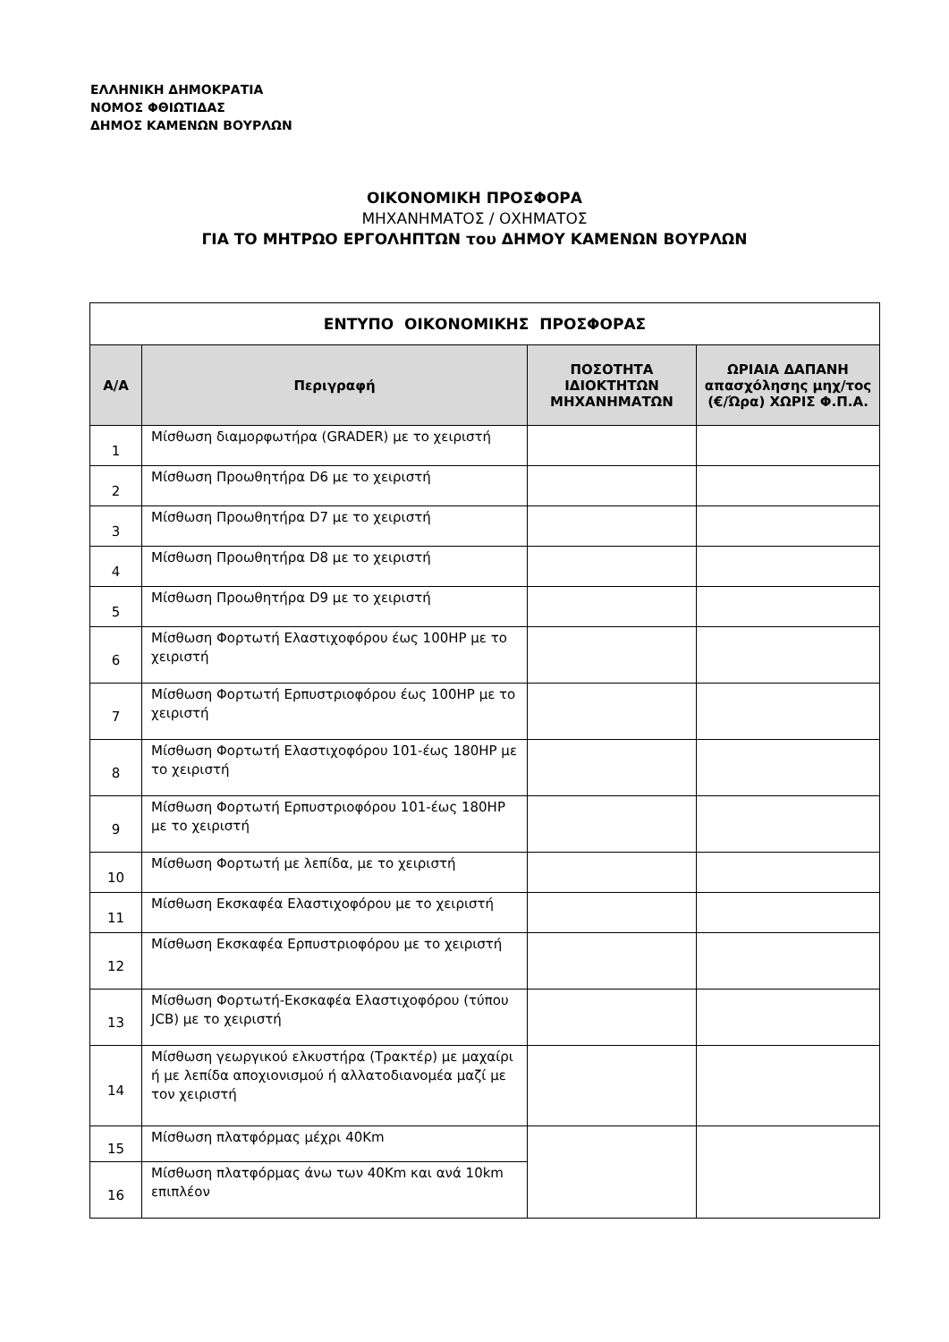ΕΛΛΗΝΙΚΗ ΔΗΜΟΚΡΑΤΙΑ
ΝΟΜΟΣ ΦΘΙΩΤΙΔΑΣ
ΔΗΜΟΣ ΚΑΜΕΝΩΝ ΒΟΥΡΛΩΝ
ΟΙΚΟΝΟΜΙΚΗ ΠΡΟΣΦΟΡΑ
ΜΗΧΑΝΗΜΑΤΟΣ / ΟΧΗΜΑΤΟΣ
ΓΙΑ ΤΟ ΜΗΤΡΩΟ ΕΡΓΟΛΗΠΤΩΝ του ΔΗΜΟΥ ΚΑΜΕΝΩΝ ΒΟΥΡΛΩΝ
| ΕΝΤΥΠΟ ΟΙΚΟΝΟΜΙΚΗΣ ΠΡΟΣΦΟΡΑΣ | | | |
| Α/Α | Περιγραφή | ΠΟΣΟΤΗΤΑ ΙΔΙΟΚΤΗΤΩΝ ΜΗΧΑΝΗΜΑΤΩΝ | ΩΡΙΑΙΑ ΔΑΠΑΝΗ απασχόλησης μηχ/τος (€/Ώρα) ΧΩΡΙΣ Φ.Π.Α. |
| 1 | Μίσθωση διαμορφωτήρα (GRADER) με το χειριστή | | |
| 2 | Μίσθωση Προωθητήρα D6 με το χειριστή | | |
| 3 | Μίσθωση Προωθητήρα D7 με το χειριστή | | |
| 4 | Μίσθωση Προωθητήρα D8 με το χειριστή | | |
| 5 | Μίσθωση Προωθητήρα D9 με το χειριστή | | |
| 6 | Μίσθωση Φορτωτή Ελαστιχοφόρου έως 100HP με το χειριστή | | |
| 7 | Μίσθωση Φορτωτή Ερπυστριοφόρου έως 100HP με το χειριστή | | |
| 8 | Μίσθωση Φορτωτή Ελαστιχοφόρου 101-έως 180HP με το χειριστή | | |
| 9 | Μίσθωση Φορτωτή Ερπυστριοφόρου 101-έως 180HP με το χειριστή | | |
| 10 | Μίσθωση Φορτωτή με λεπίδα, με το χειριστή | | |
| 11 | Μίσθωση Εκσκαφέα Ελαστιχοφόρου με το χειριστή | | |
| 12 | Μίσθωση Εκσκαφέα Ερπυστριοφόρου με το χειριστή | | |
| 13 | Μίσθωση Φορτωτή-Εκσκαφέα Ελαστιχοφόρου (τύπου JCB) με το χειριστή | | |
| 14 | Μίσθωση γεωργικού ελκυστήρα (Τρακτέρ) με μαχαίρι ή με λεπίδα αποχιονισμού ή αλλατοδιανομέα μαζί με τον χειριστή | | |
| 15 | Μίσθωση πλατφόρμας μέχρι 40Km | | |
| 16 | Μίσθωση πλατφόρμας άνω των 40Km και ανά 10km επιπλέον | | |